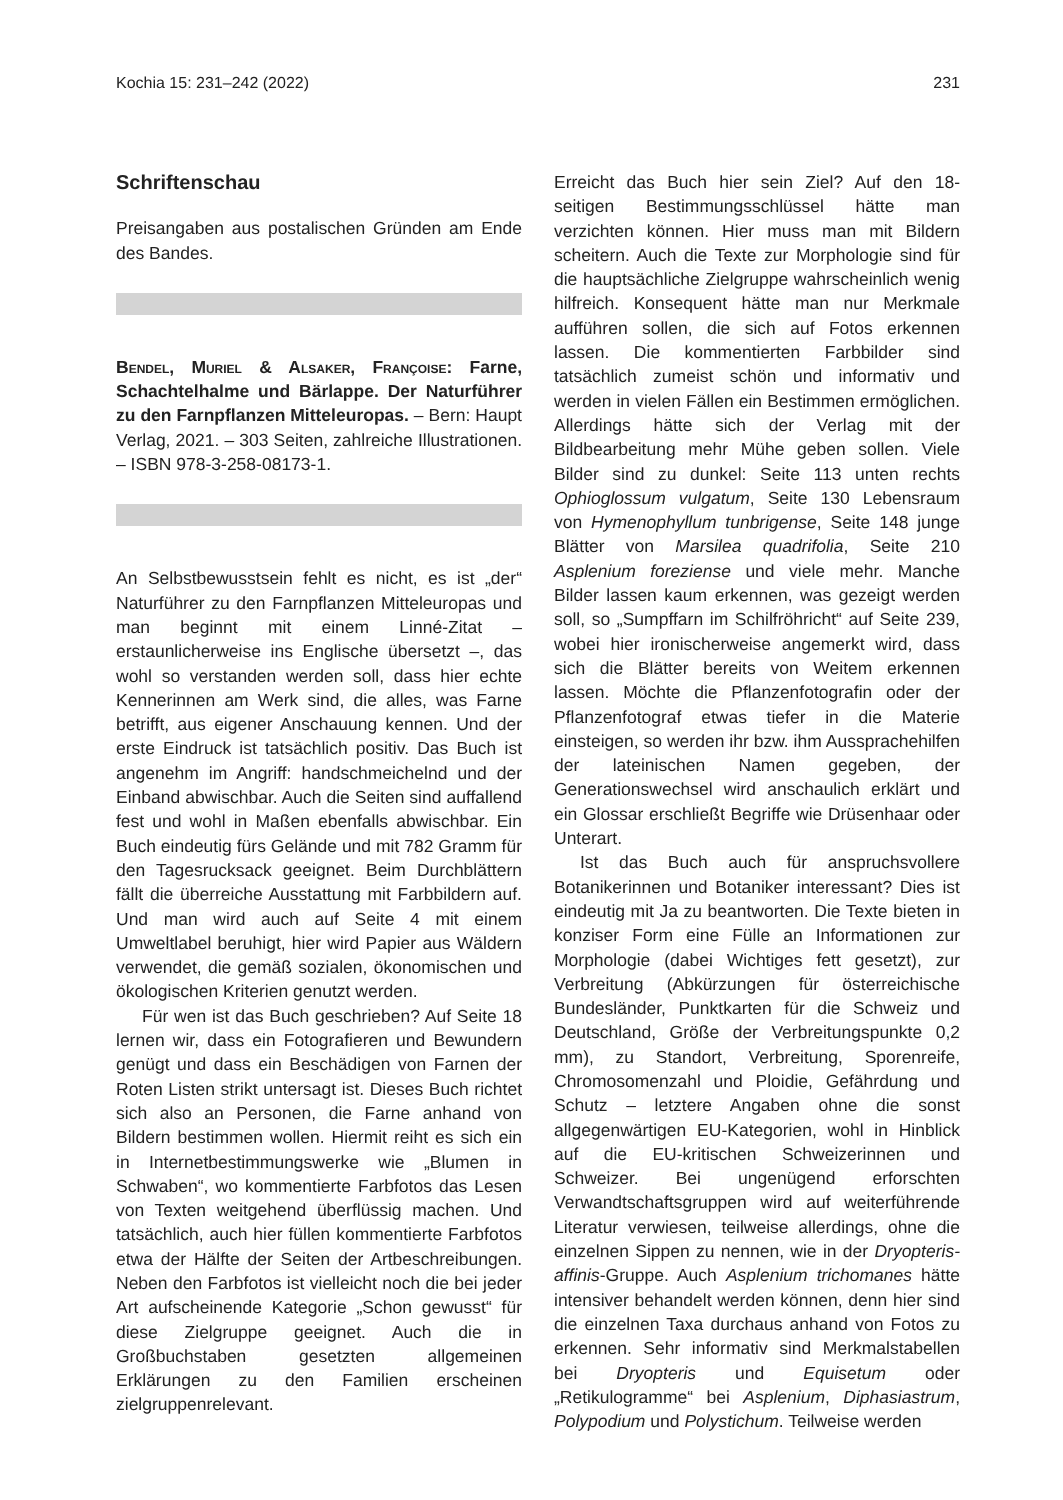Kochia 15: 231–242 (2022) 231
Schriftenschau
Preisangaben aus postalischen Gründen am Ende des Bandes.
Bendel, Muriel & Alsaker, Françoise: Farne, Schachtelhalme und Bärlappe. Der Naturführer zu den Farnpflanzen Mitteleuropas. – Bern: Haupt Verlag, 2021. – 303 Seiten, zahlreiche Illustrationen. – ISBN 978-3-258-08173-1.
An Selbstbewusstsein fehlt es nicht, es ist „der“ Naturführer zu den Farnpflanzen Mitteleuropas und man beginnt mit einem Linné-Zitat – erstaunlicherweise ins Englische übersetzt –, das wohl so verstanden werden soll, dass hier echte Kennerinnen am Werk sind, die alles, was Farne betrifft, aus eigener Anschauung kennen. Und der erste Eindruck ist tatsächlich positiv. Das Buch ist angenehm im Angriff: handschmeichelnd und der Einband abwischbar. Auch die Seiten sind auffallend fest und wohl in Maßen ebenfalls abwischbar. Ein Buch eindeutig fürs Gelände und mit 782 Gramm für den Tagesrucksack geeignet. Beim Durchblättern fällt die überreiche Ausstattung mit Farbbildern auf. Und man wird auch auf Seite 4 mit einem Umweltlabel beruhigt, hier wird Papier aus Wäldern verwendet, die gemäß sozialen, ökonomischen und ökologischen Kriterien genutzt werden.
Für wen ist das Buch geschrieben? Auf Seite 18 lernen wir, dass ein Fotografieren und Bewundern genügt und dass ein Beschädigen von Farnen der Roten Listen strikt untersagt ist. Dieses Buch richtet sich also an Personen, die Farne anhand von Bildern bestimmen wollen. Hiermit reiht es sich ein in Internetbestimmungswerke wie „Blumen in Schwaben“, wo kommentierte Farbfotos das Lesen von Texten weitgehend überflüssig machen. Und tatsächlich, auch hier füllen kommentierte Farbfotos etwa der Hälfte der Seiten der Artbeschreibungen. Neben den Farbfotos ist vielleicht noch die bei jeder Art aufscheinende Kategorie „Schon gewusst“ für diese Zielgruppe geeignet. Auch die in Großbuchstaben gesetzten allgemeinen Erklärungen zu den Familien erscheinen zielgruppenrelevant.
Erreicht das Buch hier sein Ziel? Auf den 18-seitigen Bestimmungsschlüssel hätte man verzichten können. Hier muss man mit Bildern scheitern. Auch die Texte zur Morphologie sind für die hauptsächliche Zielgruppe wahrscheinlich wenig hilfreich. Konsequent hätte man nur Merkmale aufführen sollen, die sich auf Fotos erkennen lassen. Die kommentierten Farbbilder sind tatsächlich zumeist schön und informativ und werden in vielen Fällen ein Bestimmen ermöglichen. Allerdings hätte sich der Verlag mit der Bildbearbeitung mehr Mühe geben sollen. Viele Bilder sind zu dunkel: Seite 113 unten rechts Ophioglossum vulgatum, Seite 130 Lebensraum von Hymenophyllum tunbrigense, Seite 148 junge Blätter von Marsilea quadrifolia, Seite 210 Asplenium foreziense und viele mehr. Manche Bilder lassen kaum erkennen, was gezeigt werden soll, so „Sumpffarn im Schilfröhricht“ auf Seite 239, wobei hier ironischerweise angemerkt wird, dass sich die Blätter bereits von Weitem erkennen lassen. Möchte die Pflanzenfotografin oder der Pflanzenfotograf etwas tiefer in die Materie einsteigen, so werden ihr bzw. ihm Aussprachehilfen der lateinischen Namen gegeben, der Generationswechsel wird anschaulich erklärt und ein Glossar erschließt Begriffe wie Drüsenhaar oder Unterart.
Ist das Buch auch für anspruchsvollere Botanikerinnen und Botaniker interessant? Dies ist eindeutig mit Ja zu beantworten. Die Texte bieten in konziser Form eine Fülle an Informationen zur Morphologie (dabei Wichtiges fett gesetzt), zur Verbreitung (Abkürzungen für österreichische Bundesländer, Punktkarten für die Schweiz und Deutschland, Größe der Verbreitungspunkte 0,2 mm), zu Standort, Verbreitung, Sporenreife, Chromosomenzahl und Ploidie, Gefährdung und Schutz – letztere Angaben ohne die sonst allgegenwärtigen EU-Kategorien, wohl in Hinblick auf die EU-kritischen Schweizerinnen und Schweizer. Bei ungenügend erforschten Verwandtschaftsgruppen wird auf weiterführende Literatur verwiesen, teilweise allerdings, ohne die einzelnen Sippen zu nennen, wie in der Dryopteris-affinis-Gruppe. Auch Asplenium trichomanes hätte intensiver behandelt werden können, denn hier sind die einzelnen Taxa durchaus anhand von Fotos zu erkennen. Sehr informativ sind Merkmalstabellen bei Dryopteris und Equisetum oder „Retikulogramme“ bei Asplenium, Diphasiastrum, Polypodium und Polystichum. Teilweise werden